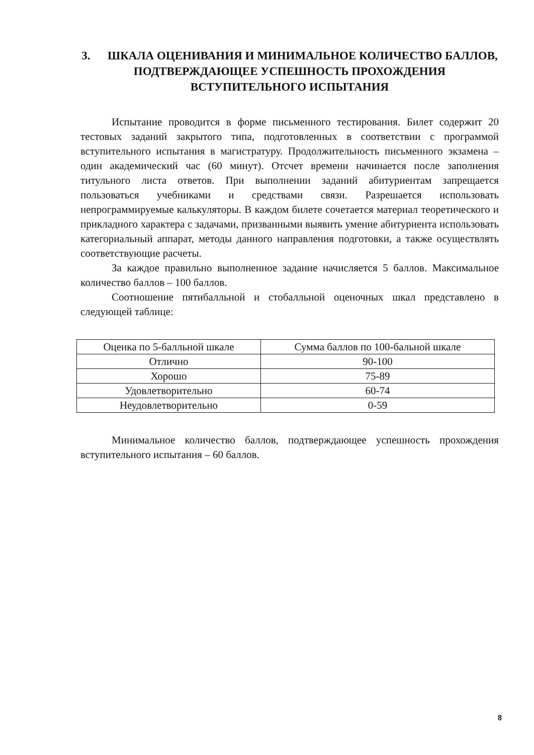3. ШКАЛА ОЦЕНИВАНИЯ И МИНИМАЛЬНОЕ КОЛИЧЕСТВО БАЛЛОВ, ПОДТВЕРЖДАЮЩЕЕ УСПЕШНОСТЬ ПРОХОЖДЕНИЯ ВСТУПИТЕЛЬНОГО ИСПЫТАНИЯ
Испытание проводится в форме письменного тестирования. Билет содержит 20 тестовых заданий закрытого типа, подготовленных в соответствии с программой вступительного испытания в магистратуру. Продолжительность письменного экзамена – один академический час (60 минут). Отсчет времени начинается после заполнения титульного листа ответов. При выполнении заданий абитуриентам запрещается пользоваться учебниками и средствами связи. Разрешается использовать непрограммируемые калькуляторы. В каждом билете сочетается материал теоретического и прикладного характера с задачами, призванными выявить умение абитуриента использовать категориальный аппарат, методы данного направления подготовки, а также осуществлять соответствующие расчеты.
За каждое правильно выполненное задание начисляется 5 баллов. Максимальное количество баллов – 100 баллов.
Соотношение пятибалльной и стобалльной оценочных шкал представлено в следующей таблице:
| Оценка по 5-балльной шкале | Сумма баллов по 100-бальной шкале |
| --- | --- |
| Отлично | 90-100 |
| Хорошо | 75-89 |
| Удовлетворительно | 60-74 |
| Неудовлетворительно | 0-59 |
Минимальное количество баллов, подтверждающее успешность прохождения вступительного испытания – 60 баллов.
8